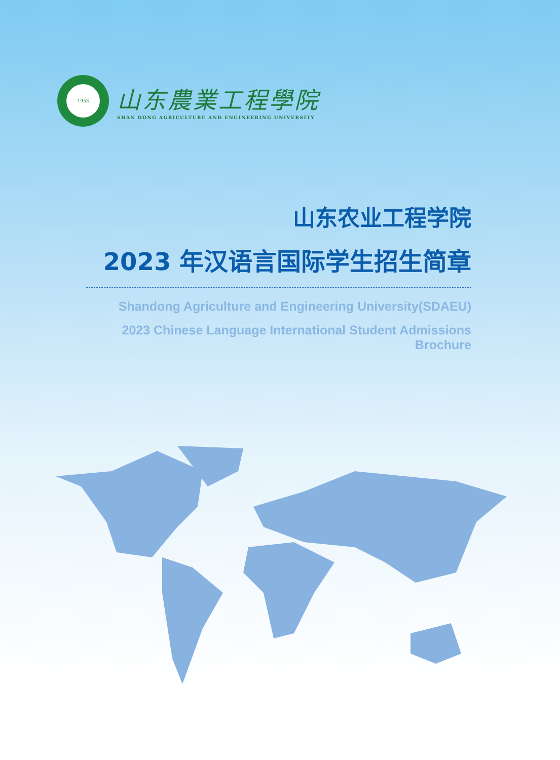1953
山东農業工程學院
SHAN DONG AGRICULTURE AND ENGINEERING UNIVERSITY
山东农业工程学院
2023 年汉语言国际学生招生简章
Shandong Agriculture and Engineering University(SDAEU)
2023 Chinese Language International Student Admissions Brochure